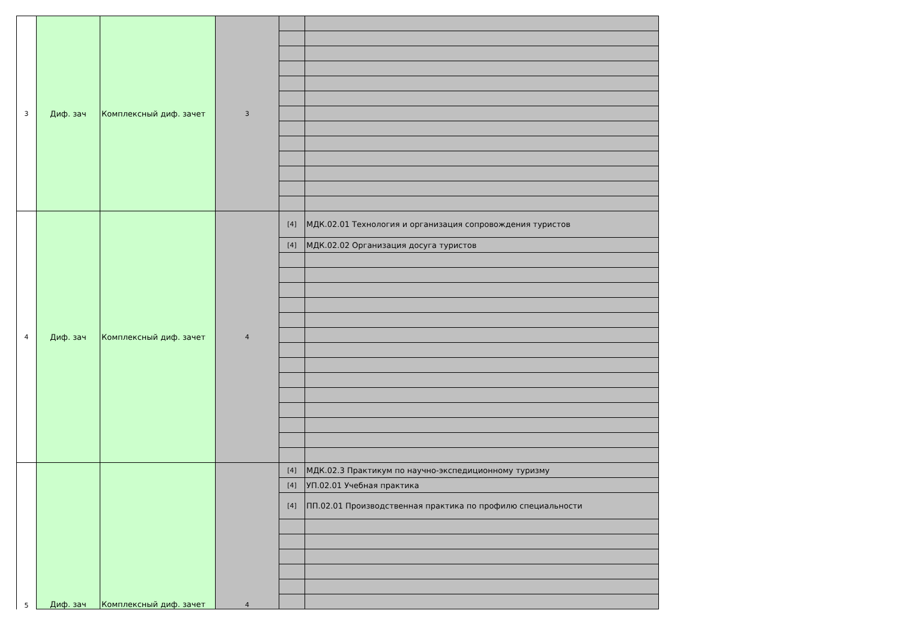| 3 | Диф. зач | Комплексный диф. зачет | 3 | | |
| 4 | Диф. зач | Комплексный диф. зачет | 4 | [4] | МДК.02.01 Технология и организация сопровождения туристов |
| | | | | [4] | МДК.02.02 Организация досуга туристов |
| 5 | Диф. зач | Комплексный диф. зачет | 4 | [4] | МДК.02.3 Практикум по научно-экспедиционному туризму |
| | | | | [4] | УП.02.01 Учебная практика |
| | | | | [4] | ПП.02.01 Производственная практика по профилю специальности |